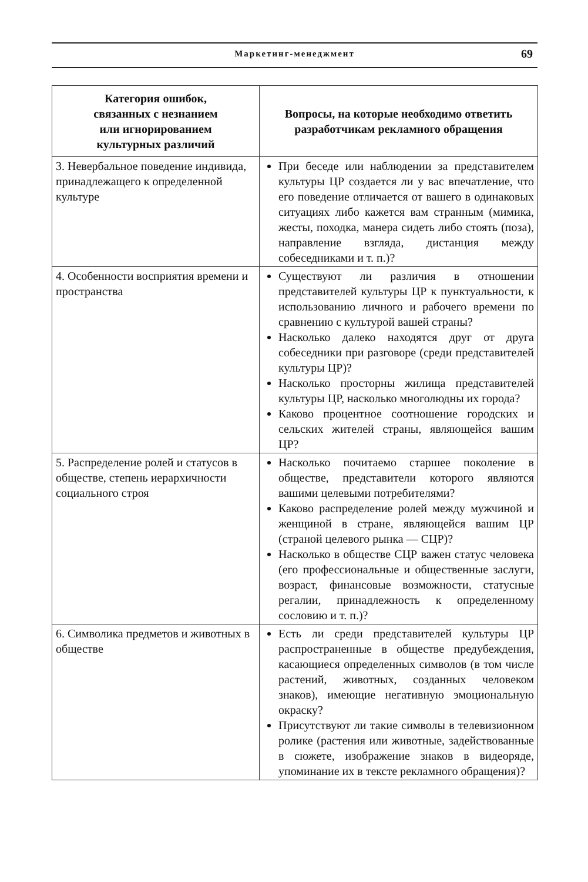Маркетинг-менеджмент 69
| Категория ошибок, связанных с незнанием или игнорированием культурных различий | Вопросы, на которые необходимо ответить разработчикам рекламного обращения |
| --- | --- |
| 3. Невербальное поведение индивида, принадлежащего к определенной культуре | При беседе или наблюдении за представителем культуры ЦР создается ли у вас впечатление, что его поведение отличается от вашего в одинаковых ситуациях либо кажется вам странным (мимика, жесты, походка, манера сидеть либо стоять (поза), направление взгляда, дистанция между собеседниками и т. п.)? |
| 4. Особенности восприятия времени и пространства | Существуют ли различия в отношении представителей культуры ЦР к пунктуальности, к использованию личного и рабочего времени по сравнению с культурой вашей страны? Насколько далеко находятся друг от друга собеседники при разговоре (среди представителей культуры ЦР)? Насколько просторны жилища представителей культуры ЦР, насколько многолюдны их города? Каково процентное соотношение городских и сельских жителей страны, являющейся вашим ЦР? |
| 5. Распределение ролей и статусов в обществе, степень иерархичности социального строя | Насколько почитаемо старшее поколение в обществе, представители которого являются вашими целевыми потребителями? Каково распределение ролей между мужчиной и женщиной в стране, являющейся вашим ЦР (страной целевого рынка — СЦР)? Насколько в обществе СЦР важен статус человека (его профессиональные и общественные заслуги, возраст, финансовые возможности, статусные регалии, принадлежность к определенному сословию и т. п.)? |
| 6. Символика предметов и животных в обществе | Есть ли среди представителей культуры ЦР распространенные в обществе предубеждения, касающиеся определенных символов (в том числе растений, животных, созданных человеком знаков), имеющие негативную эмоциональную окраску? Присутствуют ли такие символы в телевизионном ролике (растения или животные, задействованные в сюжете, изображение знаков в видеоряде, упоминание их в тексте рекламного обращения)? |